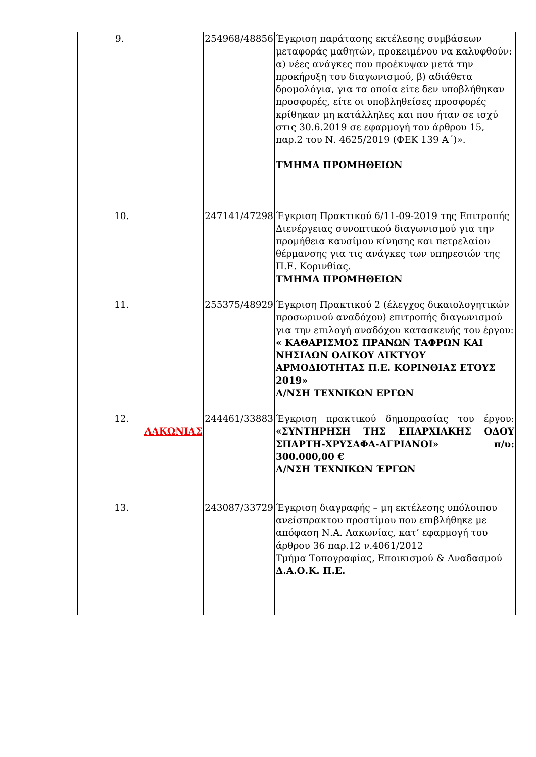| 9. | | 254968/48856 | Έγκριση παράτασης εκτέλεσης συμβάσεων μεταφοράς μαθητών, προκειμένου να καλυφθούν: α) νέες ανάγκες που προέκυψαν μετά την προκήρυξη του διαγωνισμού, β) αδιάθετα δρομολόγια, για τα οποία είτε δεν υποβλήθηκαν προσφορές, είτε οι υποβληθείσες προσφορές κρίθηκαν μη κατάλληλες και που ήταν σε ισχύ στις 30.6.2019 σε εφαρμογή του άρθρου 15, παρ.2 του Ν. 4625/2019 (ΦΕΚ 139 Α΄)». ΤΜΗΜΑ ΠΡΟΜΗΘΕΙΩΝ |
| 10. | | 247141/47298 | Έγκριση Πρακτικού 6/11-09-2019 της Επιτροπής Διενέργειας συνοπτικού διαγωνισμού για την προμήθεια καυσίμου κίνησης και πετρελαίου θέρμανσης για τις ανάγκες των υπηρεσιών της Π.Ε. Κορινθίας. ΤΜΗΜΑ ΠΡΟΜΗΘΕΙΩΝ |
| 11. | | 255375/48929 | Έγκριση Πρακτικού 2 (έλεγχος δικαιολογητικών προσωρινού αναδόχου) επιτροπής διαγωνισμού για την επιλογή αναδόχου κατασκευής του έργου: « ΚΑΘΑΡΙΣΜΟΣ ΠΡΑΝΩΝ ΤΑΦΡΩΝ ΚΑΙ ΝΗΣΙΔΩΝ ΟΔΙΚΟΥ ΔΙΚΤΥΟΥ ΑΡΜΟΔΙΟΤΗΤΑΣ Π.Ε. ΚΟΡΙΝΘΙΑΣ ΕΤΟΥΣ 2019» Δ/ΝΣΗ ΤΕΧΝΙΚΩΝ ΕΡΓΩΝ |
| 12. | ΛΑΚΩΝΙΑΣ | 244461/33883 | Έγκριση πρακτικού δημοπρασίας του έργου: «ΣΥΝΤΗΡΗΣΗ ΤΗΣ ΕΠΑΡΧΙΑΚΗΣ ΟΔΟΥ ΣΠΑΡΤΗ-ΧΡΥΣΑΦΑ-ΑΓΡΙΑΝΟΙ» π/υ: 300.000,00 € Δ/ΝΣΗ ΤΕΧΝΙΚΩΝ ΈΡΓΩΝ |
| 13. | | 243087/33729 | Έγκριση διαγραφής – μη εκτέλεσης υπόλοιπου ανείσπρακτου προστίμου που επιβλήθηκε με απόφαση Ν.Α. Λακωνίας, κατ’ εφαρμογή του άρθρου 36 παρ.12 ν.4061/2012 Τμήμα Τοπογραφίας, Εποικισμού & Αναδασμού Δ.Α.Ο.Κ. Π.Ε. |